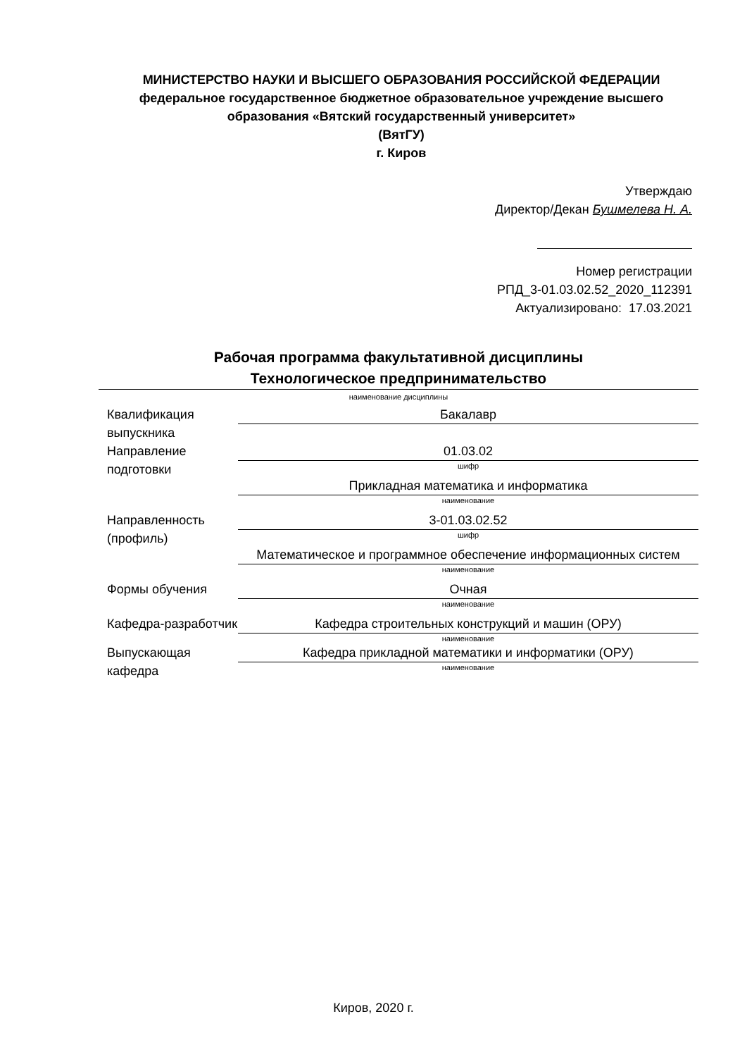МИНИСТЕРСТВО НАУКИ И ВЫСШЕГО ОБРАЗОВАНИЯ РОССИЙСКОЙ ФЕДЕРАЦИИ
федеральное государственное бюджетное образовательное учреждение высшего образования «Вятский государственный университет»
(ВятГУ)
г. Киров
Утверждаю
Директор/Декан Бушмелева Н. А.
Номер регистрации
РПД_3-01.03.02.52_2020_112391
Актуализировано: 17.03.2021
Рабочая программа факультативной дисциплины
Технологическое предпринимательство
наименование дисциплины
Квалификация выпускника
Бакалавр
Направление подготовки
01.03.02
шифр
Прикладная математика и информатика
наименование
Направленность (профиль)
3-01.03.02.52
шифр
Математическое и программное обеспечение информационных систем
наименование
Формы обучения Очная
наименование
Кафедра-разработчик
Кафедра строительных конструкций и машин (ОРУ)
наименование
Выпускающая кафедра
Кафедра прикладной математики и информатики (ОРУ)
наименование
Киров, 2020 г.